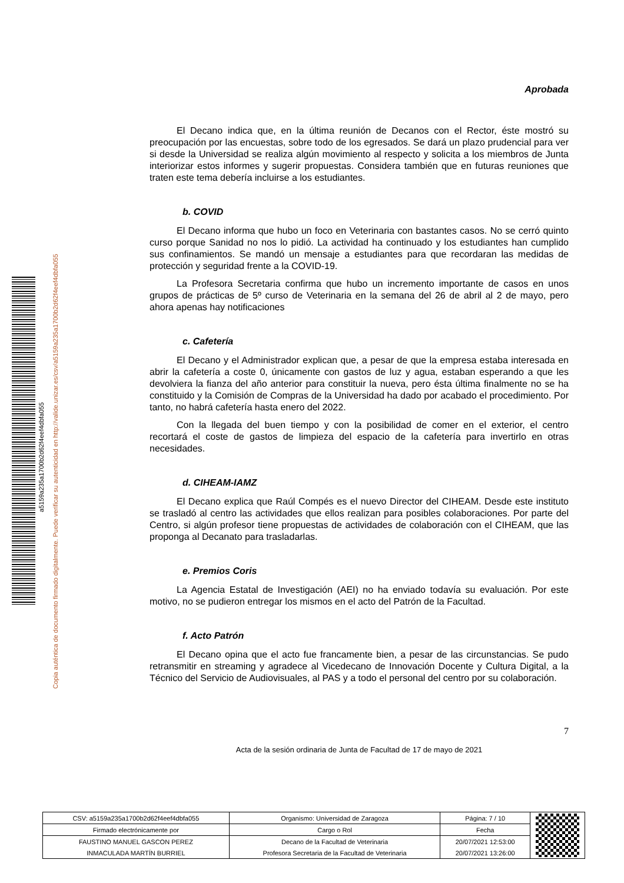Copia auténtica de documento firmado digitalmente. Puede verificar su autenticidad en http://valide.unizar.es/csv/a5159a235a1700b2d62f4eef4dbfa055
a5159a235a1700b2d62f4eef4dbfa055
Aprobada
El Decano indica que, en la última reunión de Decanos con el Rector, éste mostró su preocupación por las encuestas, sobre todo de los egresados. Se dará un plazo prudencial para ver si desde la Universidad se realiza algún movimiento al respecto y solicita a los miembros de Junta interiorizar estos informes y sugerir propuestas. Considera también que en futuras reuniones que traten este tema debería incluirse a los estudiantes.
b. COVID
El Decano informa que hubo un foco en Veterinaria con bastantes casos. No se cerró quinto curso porque Sanidad no nos lo pidió. La actividad ha continuado y los estudiantes han cumplido sus confinamientos. Se mandó un mensaje a estudiantes para que recordaran las medidas de protección y seguridad frente a la COVID-19.
La Profesora Secretaria confirma que hubo un incremento importante de casos en unos grupos de prácticas de 5º curso de Veterinaria en la semana del 26 de abril al 2 de mayo, pero ahora apenas hay notificaciones
c. Cafetería
El Decano y el Administrador explican que, a pesar de que la empresa estaba interesada en abrir la cafetería a coste 0, únicamente con gastos de luz y agua, estaban esperando a que les devolviera la fianza del año anterior para constituir la nueva, pero ésta última finalmente no se ha constituido y la Comisión de Compras de la Universidad ha dado por acabado el procedimiento. Por tanto, no habrá cafetería hasta enero del 2022.
Con la llegada del buen tiempo y con la posibilidad de comer en el exterior, el centro recortará el coste de gastos de limpieza del espacio de la cafetería para invertirlo en otras necesidades.
d. CIHEAM-IAMZ
El Decano explica que Raúl Compés es el nuevo Director del CIHEAM. Desde este instituto se trasladó al centro las actividades que ellos realizan para posibles colaboraciones. Por parte del Centro, si algún profesor tiene propuestas de actividades de colaboración con el CIHEAM, que las proponga al Decanato para trasladarlas.
e. Premios Coris
La Agencia Estatal de Investigación (AEI) no ha enviado todavía su evaluación. Por este motivo, no se pudieron entregar los mismos en el acto del Patrón de la Facultad.
f. Acto Patrón
El Decano opina que el acto fue francamente bien, a pesar de las circunstancias. Se pudo retransmitir en streaming y agradece al Vicedecano de Innovación Docente y Cultura Digital, a la Técnico del Servicio de Audiovisuales, al PAS y a todo el personal del centro por su colaboración.
7
Acta de la sesión ordinaria de Junta de Facultad de 17 de mayo de 2021
| CSV: a5159a235a1700b2d62f4eef4dbfa055 | Organismo: Universidad de Zaragoza | Página: 7 / 10 | |
| Firmado electrónicamente por | Cargo o Rol | Fecha | |
| FAUSTINO MANUEL GASCON PEREZ | Decano de la Facultad de Veterinaria | 20/07/2021 12:53:00 | |
| INMACULADA MARTÍN BURRIEL | Profesora Secretaria de la Facultad de Veterinaria | 20/07/2021 13:26:00 | |